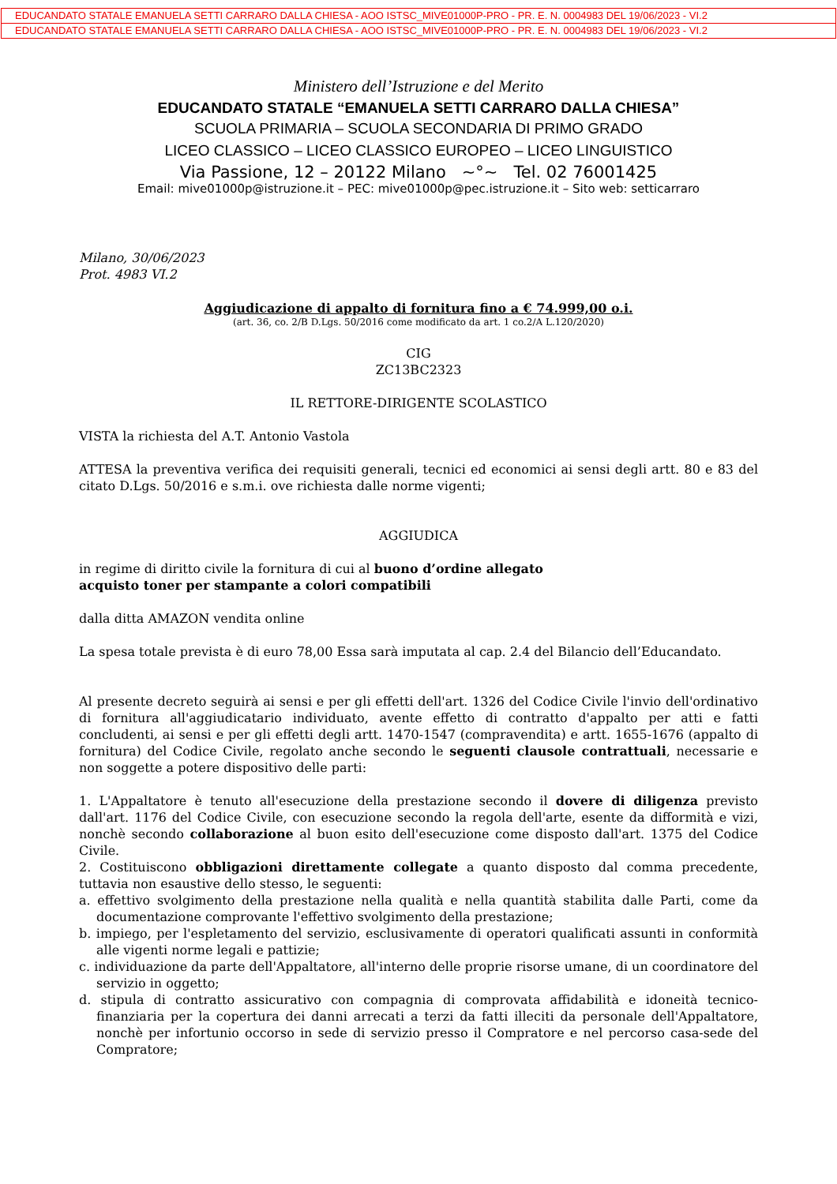EDUCANDATO STATALE EMANUELA SETTI CARRARO DALLA CHIESA - AOO ISTSC_MIVE01000P-PRO - PR. E. N. 0004983 DEL 19/06/2023 - VI.2
EDUCANDATO STATALE EMANUELA SETTI CARRARO DALLA CHIESA - AOO ISTSC_MIVE01000P-PRO - PR. E. N. 0004983 DEL 19/06/2023 - VI.2
Ministero dell’Istruzione e del Merito
EDUCANDATO STATALE “EMANUELA SETTI CARRARO DALLA CHIESA”
SCUOLA PRIMARIA – SCUOLA SECONDARIA DI PRIMO GRADO
LICEO CLASSICO – LICEO CLASSICO EUROPEO – LICEO LINGUISTICO
Via Passione, 12 – 20122 Milano ~°~ Tel. 02 76001425
Email: mive01000p@istruzione.it – PEC: mive01000p@pec.istruzione.it – Sito web: setticarraro
Milano, 30/06/2023
Prot. 4983 VI.2
Aggiudicazione di appalto di fornitura fino a € 74.999,00 o.i.
(art. 36, co. 2/B D.Lgs. 50/2016 come modificato da art. 1 co.2/A L.120/2020)
CIG
ZC13BC2323
IL RETTORE-DIRIGENTE SCOLASTICO
VISTA la richiesta del A.T. Antonio Vastola
ATTESA la preventiva verifica dei requisiti generali, tecnici ed economici ai sensi degli artt. 80 e 83 del citato D.Lgs. 50/2016 e s.m.i. ove richiesta dalle norme vigenti;
AGGIUDICA
in regime di diritto civile la fornitura di cui al buono d’ordine allegato
acquisto toner per stampante a colori compatibili
dalla ditta AMAZON vendita online
La spesa totale prevista è di euro 78,00 Essa sarà imputata al cap. 2.4 del Bilancio dell’Educandato.
Al presente decreto seguirà ai sensi e per gli effetti dell'art. 1326 del Codice Civile l'invio dell'ordinativo di fornitura all'aggiudicatario individuato, avente effetto di contratto d'appalto per atti e fatti concludenti, ai sensi e per gli effetti degli artt. 1470-1547 (compravendita) e artt. 1655-1676 (appalto di fornitura) del Codice Civile, regolato anche secondo le seguenti clausole contrattuali, necessarie e non soggette a potere dispositivo delle parti:
1. L'Appaltatore è tenuto all'esecuzione della prestazione secondo il dovere di diligenza previsto dall'art. 1176 del Codice Civile, con esecuzione secondo la regola dell'arte, esente da difformità e vizi, nonchè secondo collaborazione al buon esito dell'esecuzione come disposto dall'art. 1375 del Codice Civile.
2. Costituiscono obbligazioni direttamente collegate a quanto disposto dal comma precedente, tuttavia non esaustive dello stesso, le seguenti:
a. effettivo svolgimento della prestazione nella qualità e nella quantità stabilita dalle Parti, come da documentazione comprovante l'effettivo svolgimento della prestazione;
b. impiego, per l'espletamento del servizio, esclusivamente di operatori qualificati assunti in conformità alle vigenti norme legali e pattizie;
c. individuazione da parte dell'Appaltatore, all'interno delle proprie risorse umane, di un coordinatore del servizio in oggetto;
d. stipula di contratto assicurativo con compagnia di comprovata affidabilità e idoneità tecnico-finanziaria per la copertura dei danni arrecati a terzi da fatti illeciti da personale dell'Appaltatore, nonchè per infortunio occorso in sede di servizio presso il Compratore e nel percorso casa-sede del Compratore;